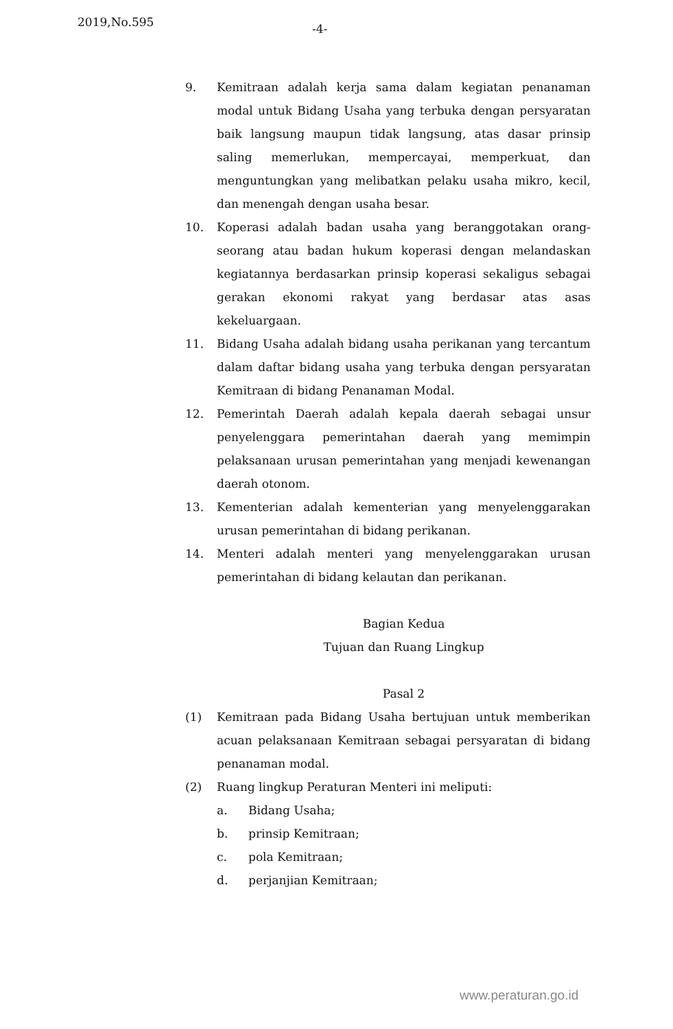2019,No.595 -4-
9. Kemitraan adalah kerja sama dalam kegiatan penanaman modal untuk Bidang Usaha yang terbuka dengan persyaratan baik langsung maupun tidak langsung, atas dasar prinsip saling memerlukan, mempercayai, memperkuat, dan menguntungkan yang melibatkan pelaku usaha mikro, kecil, dan menengah dengan usaha besar.
10. Koperasi adalah badan usaha yang beranggotakan orang-seorang atau badan hukum koperasi dengan melandaskan kegiatannya berdasarkan prinsip koperasi sekaligus sebagai gerakan ekonomi rakyat yang berdasar atas asas kekeluargaan.
11. Bidang Usaha adalah bidang usaha perikanan yang tercantum dalam daftar bidang usaha yang terbuka dengan persyaratan Kemitraan di bidang Penanaman Modal.
12. Pemerintah Daerah adalah kepala daerah sebagai unsur penyelenggara pemerintahan daerah yang memimpin pelaksanaan urusan pemerintahan yang menjadi kewenangan daerah otonom.
13. Kementerian adalah kementerian yang menyelenggarakan urusan pemerintahan di bidang perikanan.
14. Menteri adalah menteri yang menyelenggarakan urusan pemerintahan di bidang kelautan dan perikanan.
Bagian Kedua
Tujuan dan Ruang Lingkup
Pasal 2
(1) Kemitraan pada Bidang Usaha bertujuan untuk memberikan acuan pelaksanaan Kemitraan sebagai persyaratan di bidang penanaman modal.
(2) Ruang lingkup Peraturan Menteri ini meliputi:
a. Bidang Usaha;
b. prinsip Kemitraan;
c. pola Kemitraan;
d. perjanjian Kemitraan;
www.peraturan.go.id